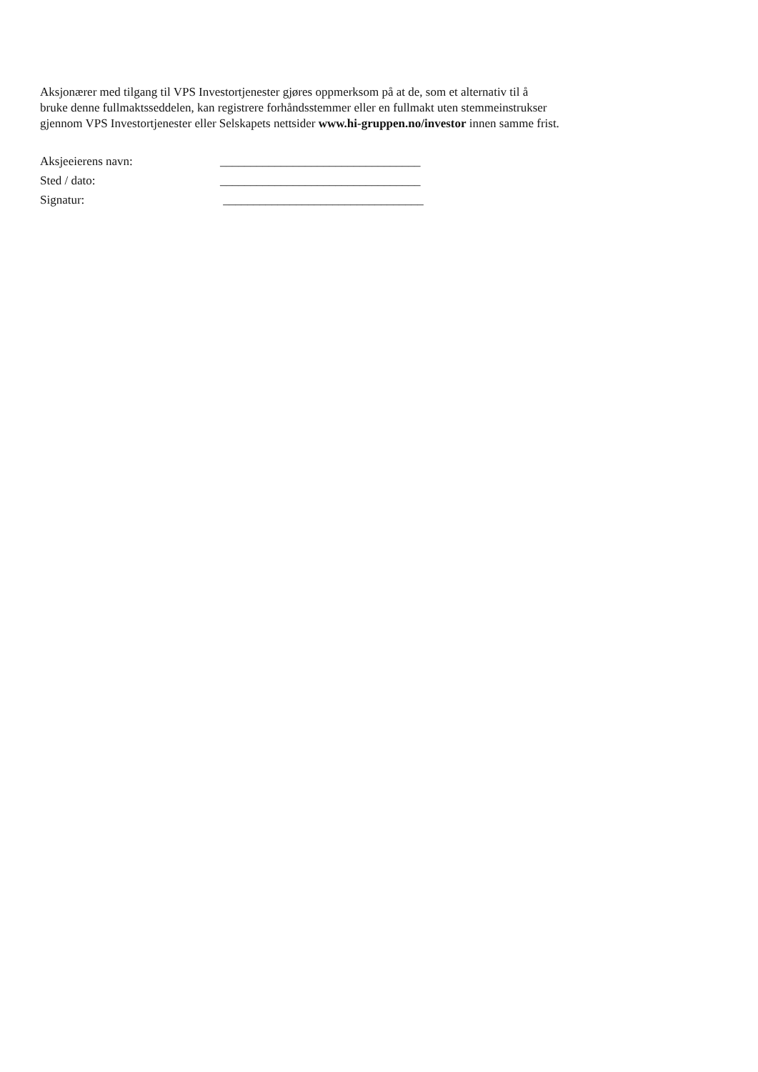Aksjonærer med tilgang til VPS Investortjenester gjøres oppmerksom på at de, som et alternativ til å
bruke denne fullmaktsseddelen, kan registrere forhåndsstemmer eller en fullmakt uten stemmeinstrukser
gjennom VPS Investortjenester eller Selskapets nettsider www.hi-gruppen.no/investor innen samme frist.
Aksjeeierens navn: _________________________________
Sted / dato: _________________________________
Signatur: _________________________________